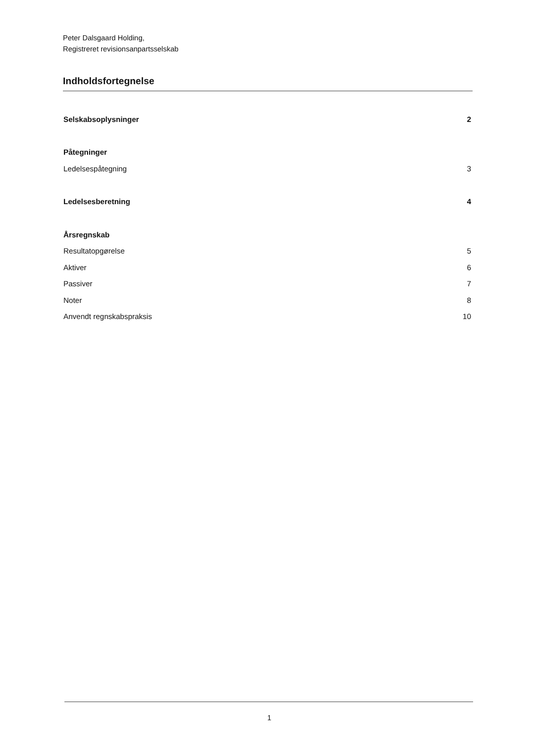Peter Dalsgaard Holding,
Registreret revisionsanpartsselskab
Indholdsfortegnelse
Selskabsoplysninger 2
Påtegninger
Ledelsespåtegning 3
Ledelsesberetning 4
Årsregnskab
Resultatopgørelse 5
Aktiver 6
Passiver 7
Noter 8
Anvendt regnskabspraksis 10
1